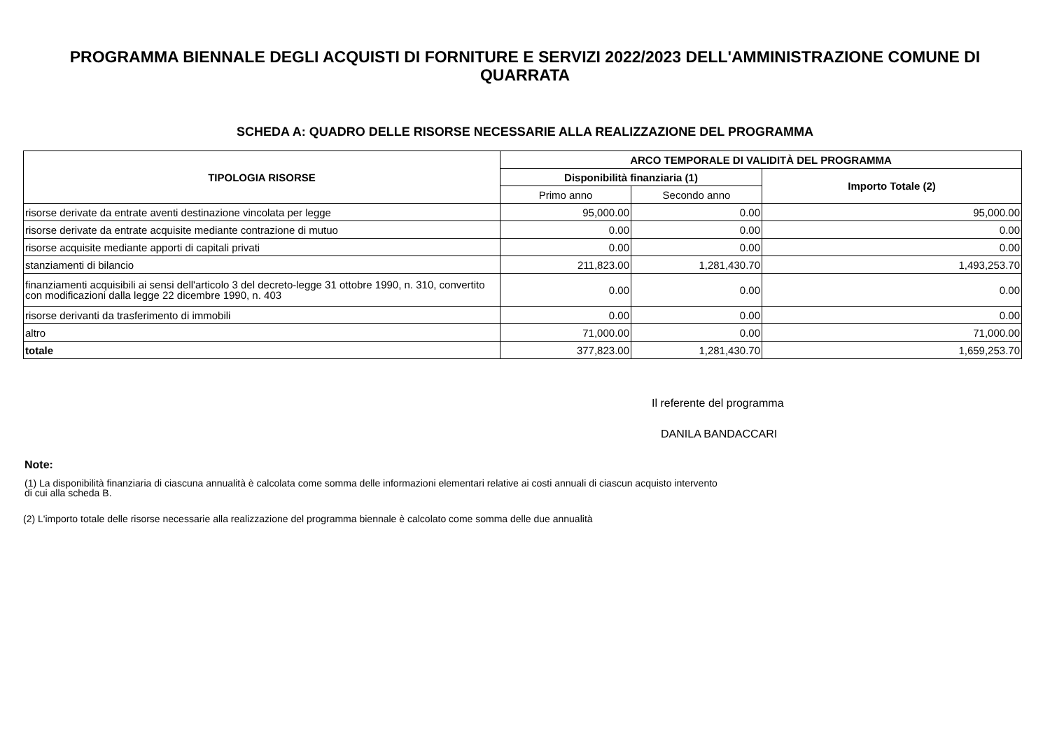PROGRAMMA BIENNALE DEGLI ACQUISTI DI FORNITURE E SERVIZI 2022/2023 DELL'AMMINISTRAZIONE COMUNE DI QUARRATA
SCHEDA A: QUADRO DELLE RISORSE NECESSARIE ALLA REALIZZAZIONE DEL PROGRAMMA
| TIPOLOGIA RISORSE | ARCO TEMPORALE DI VALIDITÀ DEL PROGRAMMA | | |
| --- | --- | --- | --- |
| | Disponibilità finanziaria (1) | | Importo Totale (2) |
| | Primo anno | Secondo anno | |
| risorse derivate da entrate aventi destinazione vincolata per legge | 95,000.00 | 0.00 | 95,000.00 |
| risorse derivate da entrate acquisite mediante contrazione di mutuo | 0.00 | 0.00 | 0.00 |
| risorse acquisite mediante apporti di capitali privati | 0.00 | 0.00 | 0.00 |
| stanziamenti di bilancio | 211,823.00 | 1,281,430.70 | 1,493,253.70 |
| finanziamenti acquisibili ai sensi dell'articolo 3 del decreto-legge 31 ottobre 1990, n. 310, convertito con modificazioni dalla legge 22 dicembre 1990, n. 403 | 0.00 | 0.00 | 0.00 |
| risorse derivanti da trasferimento di immobili | 0.00 | 0.00 | 0.00 |
| altro | 71,000.00 | 0.00 | 71,000.00 |
| totale | 377,823.00 | 1,281,430.70 | 1,659,253.70 |
Il referente del programma
DANILA BANDACCARI
Note:
(1) La disponibilità finanziaria di ciascuna annualità è calcolata come somma delle informazioni elementari relative ai costi annuali di ciascun acquisto intervento di cui alla scheda B.
(2) L'importo totale delle risorse necessarie alla realizzazione del programma biennale è calcolato come somma delle due annualità